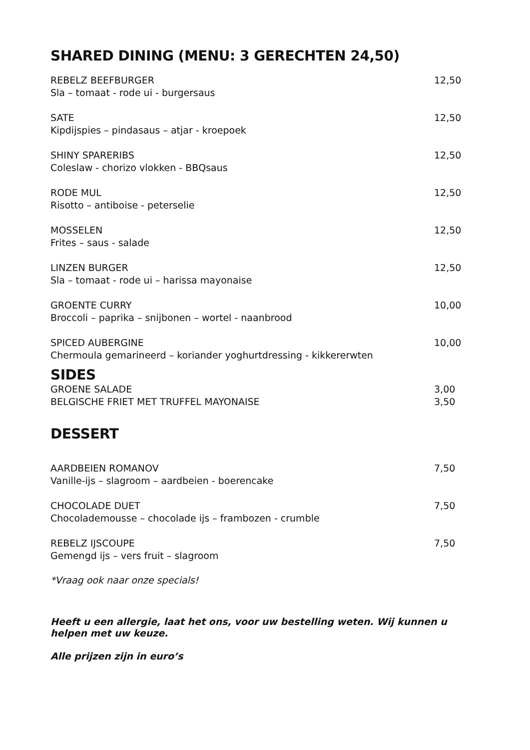SHARED DINING (MENU: 3 GERECHTEN 24,50)
REBELZ BEEFBURGER 12,50
Sla – tomaat - rode ui - burgersaus
SATE 12,50
Kipdijspies – pindasaus – atjar - kroepoek
SHINY SPARERIBS 12,50
Coleslaw - chorizo vlokken - BBQsaus
RODE MUL 12,50
Risotto – antiboise - peterselie
MOSSELEN 12,50
Frites – saus - salade
LINZEN BURGER 12,50
Sla – tomaat - rode ui – harissa mayonaise
GROENTE CURRY 10,00
Broccoli – paprika – snijbonen – wortel - naanbrood
SPICED AUBERGINE 10,00
Chermoula gemarineerd – koriander yoghurtdressing - kikkererwten
SIDES
GROENE SALADE 3,00
BELGISCHE FRIET MET TRUFFEL MAYONAISE 3,50
DESSERT
AARDBEIEN ROMANOV 7,50
Vanille-ijs – slagroom – aardbeien - boerencake
CHOCOLADE DUET 7,50
Chocolademousse – chocolade ijs – frambozen - crumble
REBELZ IJSCOUPE 7,50
Gemengd ijs – vers fruit – slagroom
*Vraag ook naar onze specials!
Heeft u een allergie, laat het ons, voor uw bestelling weten. Wij kunnen u helpen met uw keuze.
Alle prijzen zijn in euro’s